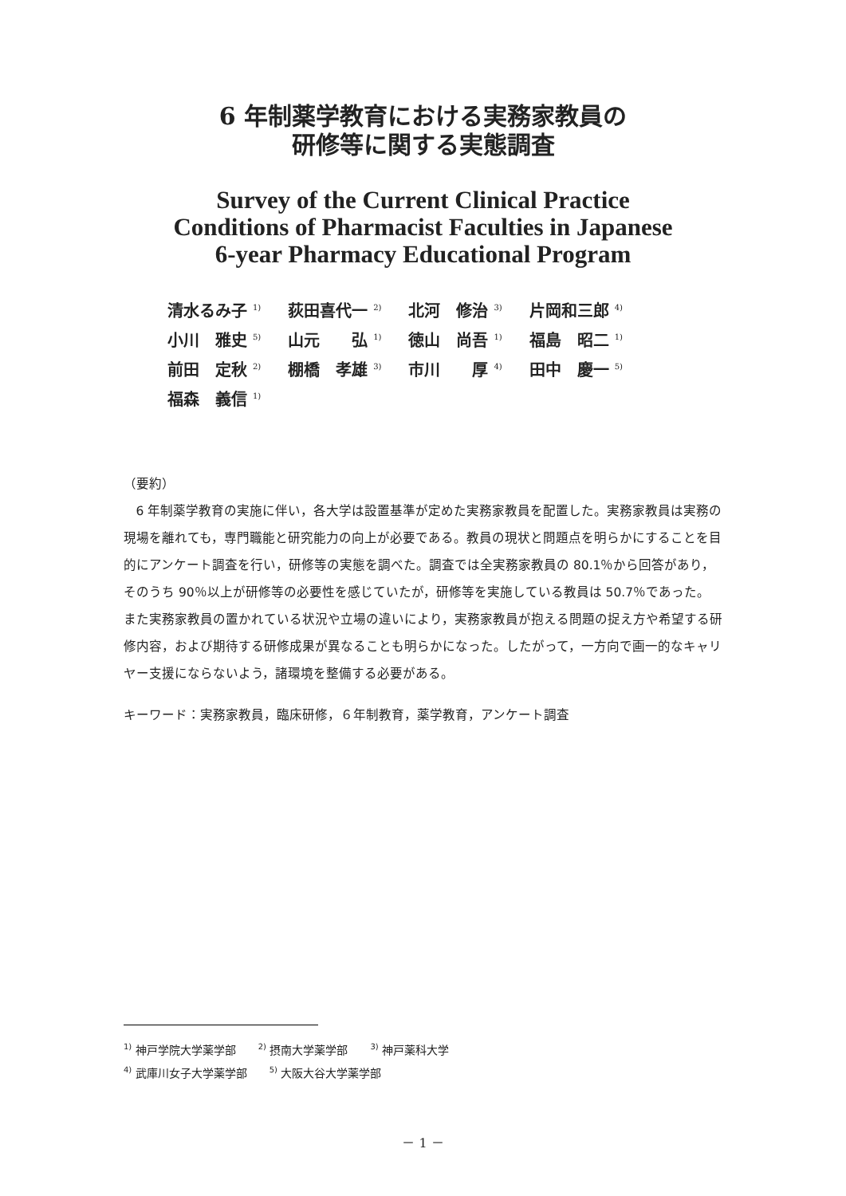6 年制薬学教育における実務家教員の
研修等に関する実態調査
Survey of the Current Clinical Practice
Conditions of Pharmacist Faculties in Japanese
6-year Pharmacy Educational Program
| 清水るみ子 <sup>1)</sup> | 荻田喜代一 <sup>2)</sup> | 北河 修治 <sup>3)</sup> | 片岡和三郎 <sup>4)</sup> |
| 小川 雅史 <sup>5)</sup> | 山元 弘 <sup>1)</sup> | 徳山 尚吾 <sup>1)</sup> | 福島 昭二 <sup>1)</sup> |
| 前田 定秋 <sup>2)</sup> | 棚橋 孝雄 <sup>3)</sup> | 市川 厚 <sup>4)</sup> | 田中 慶一 <sup>5)</sup> |
| 福森 義信 <sup>1)</sup> | | | |
（要約）
6 年制薬学教育の実施に伴い，各大学は設置基準が定めた実務家教員を配置した。実務家教員は実務の現場を離れても，専門職能と研究能力の向上が必要である。教員の現状と問題点を明らかにすることを目的にアンケート調査を行い，研修等の実態を調べた。調査では全実務家教員の 80.1％から回答があり，そのうち 90％以上が研修等の必要性を感じていたが，研修等を実施している教員は 50.7％であった。また実務家教員の置かれている状況や立場の違いにより，実務家教員が抱える問題の捉え方や希望する研修内容，および期待する研修成果が異なることも明らかになった。したがって，一方向で画一的なキャリヤー支援にならないよう，諸環境を整備する必要がある。
キーワード：実務家教員，臨床研修，６年制教育，薬学教育，アンケート調査
<sup>1)</sup> 神戸学院大学薬学部 <sup>2)</sup> 摂南大学薬学部 <sup>3)</sup> 神戸薬科大学
<sup>4)</sup> 武庫川女子大学薬学部 <sup>5)</sup> 大阪大谷大学薬学部
－ 1 －